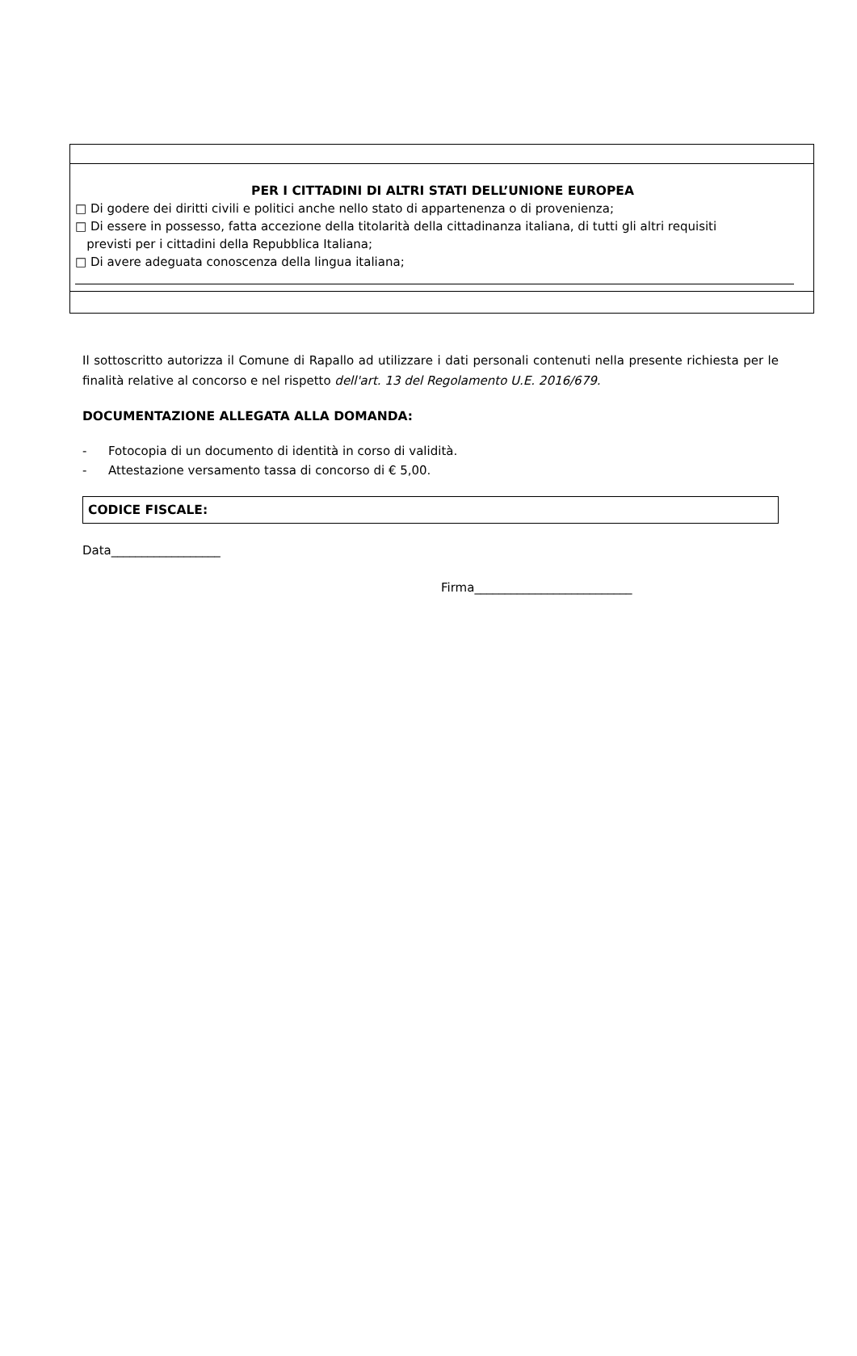PER I CITTADINI DI ALTRI STATI DELL’UNIONE EUROPEA
□ Di godere dei diritti civili e politici anche nello stato di appartenenza o di provenienza;
□ Di essere in possesso, fatta accezione della titolarità della cittadinanza italiana, di tutti gli altri requisiti
previsti per i cittadini della Repubblica Italiana;
□ Di avere adeguata conoscenza della lingua italiana;
Il sottoscritto autorizza il Comune di Rapallo ad utilizzare i dati personali contenuti nella presente richiesta per le finalità relative al concorso e nel rispetto dell'art. 13 del Regolamento U.E. 2016/679.
DOCUMENTAZIONE ALLEGATA ALLA DOMANDA:
- Fotocopia di un documento di identità in corso di validità.
- Attestazione versamento tassa di concorso di € 5,00.
CODICE FISCALE:
Data__________________
Firma__________________________